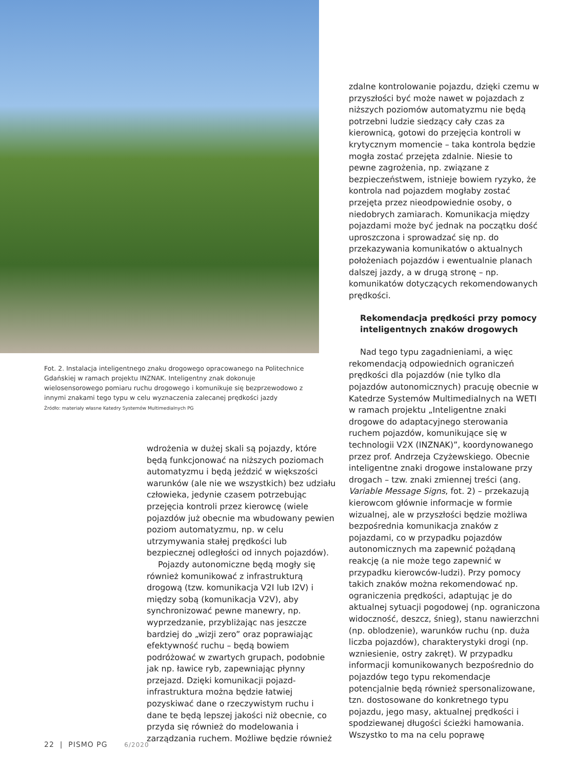Fot. 2. Instalacja inteligentnego znaku drogowego opracowanego na Politechnice Gdańskiej w ramach projektu INZNAK. Inteligentny znak dokonuje wielosensorowego pomiaru ruchu drogowego i komunikuje się bezprzewodowo z innymi znakami tego typu w celu wyznaczenia zalecanej prędkości jazdy
Źródło: materiały własne Katedry Systemów Multimedialnych PG
wdrożenia w dużej skali są pojazdy, które będą funkcjonować na niższych poziomach automatyzmu i będą jeździć w większości warunków (ale nie we wszystkich) bez udziału człowieka, jedynie czasem potrzebując przejęcia kontroli przez kierowcę (wiele pojazdów już obecnie ma wbudowany pewien poziom automatyzmu, np. w celu utrzymywania stałej prędkości lub bezpiecznej odległości od innych pojazdów).
Pojazdy autonomiczne będą mogły się również komunikować z infrastrukturą drogową (tzw. komunikacja V2I lub I2V) i między sobą (komunikacja V2V), aby synchronizować pewne manewry, np. wyprzedzanie, przybliżając nas jeszcze bardziej do „wizji zero” oraz poprawiając efektywność ruchu – będą bowiem podróżować w zwartych grupach, podobnie jak np. ławice ryb, zapewniając płynny przejazd. Dzięki komunikacji pojazd-infrastruktura można będzie łatwiej pozyskiwać dane o rzeczywistym ruchu i dane te będą lepszej jakości niż obecnie, co przyda się również do modelowania i zarządzania ruchem. Możliwe będzie również
zdalne kontrolowanie pojazdu, dzięki czemu w przyszłości być może nawet w pojazdach z niższych poziomów automatyzmu nie będą potrzebni ludzie siedzący cały czas za kierownicą, gotowi do przejęcia kontroli w krytycznym momencie – taka kontrola będzie mogła zostać przejęta zdalnie. Niesie to pewne zagrożenia, np. związane z bezpieczeństwem, istnieje bowiem ryzyko, że kontrola nad pojazdem mogłaby zostać przejęta przez nieodpowiednie osoby, o niedobrych zamiarach. Komunikacja między pojazdami może być jednak na początku dość uproszczona i sprowadzać się np. do przekazywania komunikatów o aktualnych położeniach pojazdów i ewentualnie planach dalszej jazdy, a w drugą stronę – np. komunikatów dotyczących rekomendowanych prędkości.
Rekomendacja prędkości przy pomocy inteligentnych znaków drogowych
Nad tego typu zagadnieniami, a więc rekomendacją odpowiednich ograniczeń prędkości dla pojazdów (nie tylko dla pojazdów autonomicznych) pracuję obecnie w Katedrze Systemów Multimedialnych na WETI w ramach projektu „Inteligentne znaki drogowe do adaptacyjnego sterowania ruchem pojazdów, komunikujące się w technologii V2X (INZNAK)”, koordynowanego przez prof. Andrzeja Czyżewskiego. Obecnie inteligentne znaki drogowe instalowane przy drogach – tzw. znaki zmiennej treści (ang. Variable Message Signs, fot. 2) – przekazują kierowcom głównie informacje w formie wizualnej, ale w przyszłości będzie możliwa bezpośrednia komunikacja znaków z pojazdami, co w przypadku pojazdów autonomicznych ma zapewnić pożądaną reakcję (a nie może tego zapewnić w przypadku kierowców-ludzi). Przy pomocy takich znaków można rekomendować np. ograniczenia prędkości, adaptując je do aktualnej sytuacji pogodowej (np. ograniczona widoczność, deszcz, śnieg), stanu nawierzchni (np. oblodzenie), warunków ruchu (np. duża liczba pojazdów), charakterystyki drogi (np. wzniesienie, ostry zakręt). W przypadku informacji komunikowanych bezpośrednio do pojazdów tego typu rekomendacje potencjalnie będą również spersonalizowane, tzn. dostosowane do konkretnego typu pojazdu, jego masy, aktualnej prędkości i spodziewanej długości ścieżki hamowania. Wszystko to ma na celu poprawę
22 | PISMO PG 6/2020